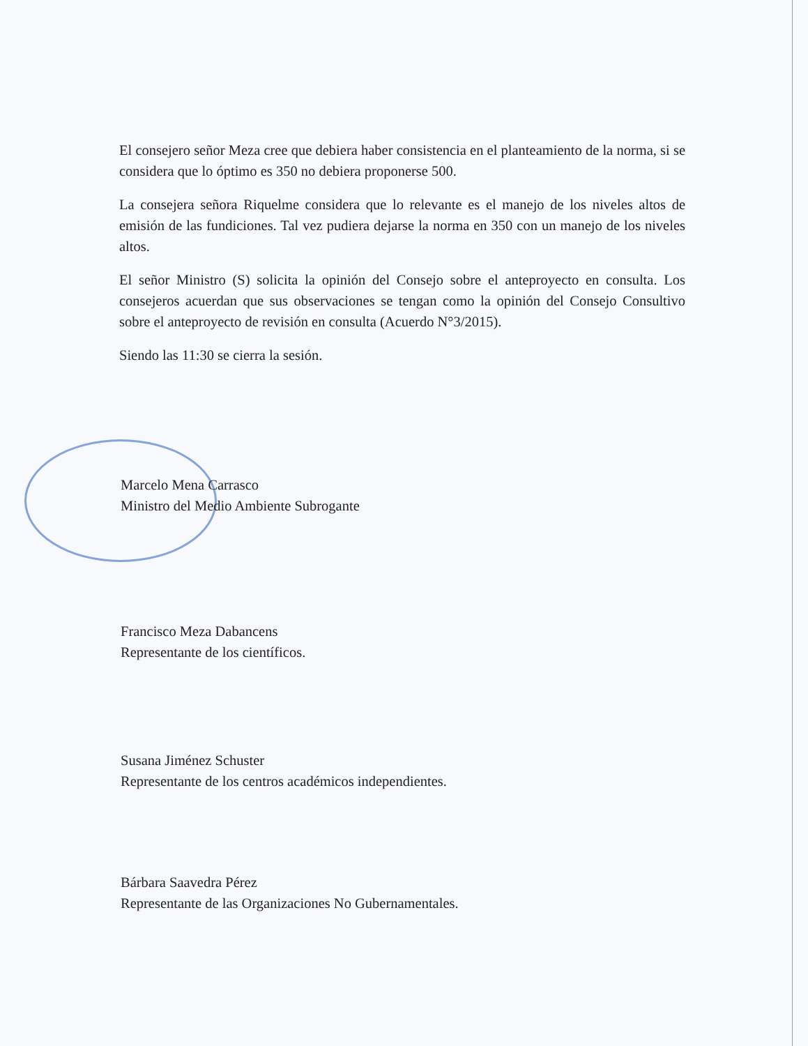El consejero señor Meza cree que debiera haber consistencia en el planteamiento de la norma, si se considera que lo óptimo es 350 no debiera proponerse 500.
La consejera señora Riquelme considera que lo relevante es el manejo de los niveles altos de emisión de las fundiciones. Tal vez pudiera dejarse la norma en 350 con un manejo de los niveles altos.
El señor Ministro (S) solicita la opinión del Consejo sobre el anteproyecto en consulta. Los consejeros acuerdan que sus observaciones se tengan como la opinión del Consejo Consultivo sobre el anteproyecto de revisión en consulta (Acuerdo N°3/2015).
Siendo las 11:30 se cierra la sesión.
Marcelo Mena Carrasco
Ministro del Medio Ambiente Subrogante
Francisco Meza Dabancens
Representante de los científicos.
Susana Jiménez Schuster
Representante de los centros académicos independientes.
Bárbara Saavedra Pérez
Representante de las Organizaciones No Gubernamentales.